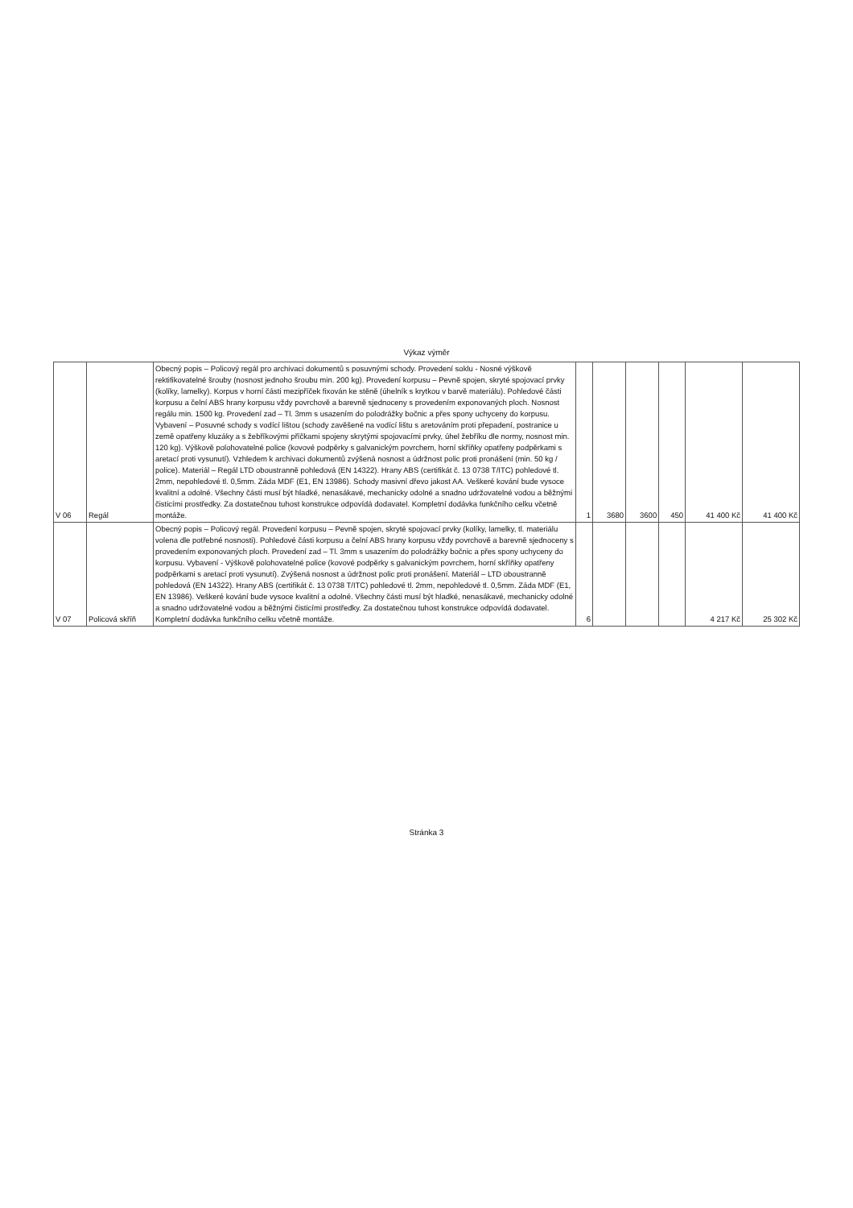Výkaz výměr
| V 06 | Regál | Obecný popis – Policový regál pro archivaci dokumentů s posuvnými schody. Provedení soklu - Nosné výškově rektifikovatelné šrouby (nosnost jednoho šroubu min. 200 kg). Provedení korpusu – Pevně spojen, skryté spojovací prvky (kolíky, lamelky). Korpus v horní části mezipříček fixován ke stěně (úhelník s krytkou v barvě materiálu). Pohledové části korpusu a čelní ABS hrany korpusu vždy povrchově a barevně sjednoceny s provedením exponovaných ploch. Nosnost regálu min. 1500 kg. Provedení zad – Tl. 3mm s usazením do polodrážky bočnic a přes spony uchyceny do korpusu. Vybavení – Posuvné schody s vodící lištou (schody zavěšené na vodící lištu s aretováním proti přepadení, postranice u země opatřeny kluzáky a s žebříkovými příčkami spojeny skrytými spojovacími prvky, úhel žebříku dle normy, nosnost min. 120 kg). Výškově polohovatelné police (kovové podpěrky s galvanickým povrchem, horní skříňky opatřeny podpěrkami s aretací proti vysunutí). Vzhledem k archivaci dokumentů zvýšená nosnost a údržnost polic proti pronášení (min. 50 kg / police). Materiál – Regál LTD oboustranně pohledová (EN 14322). Hrany ABS (certifikát č. 13 0738 T/ITC) pohledové tl. 2mm, nepohledové tl. 0,5mm. Záda MDF (E1, EN 13986). Schody masivní dřevo jakost AA. Veškeré kování bude vysoce kvalitní a odolné. Všechny části musí být hladké, nenasákavé, mechanicky odolné a snadno udržovatelné vodou a běžnými čisticími prostředky. Za dostatečnou tuhost konstrukce odpovídá dodavatel. Kompletní dodávka funkčního celku včetně montáže. | 1 | 3680 | 3600 | 450 | 41 400 Kč | 41 400 Kč |
| V 07 | Policová skříň | Obecný popis – Policový regál. Provedení korpusu – Pevně spojen, skryté spojovací prvky (kolíky, lamelky, tl. materiálu volena dle potřebné nosnosti). Pohledové části korpusu a čelní ABS hrany korpusu vždy povrchově a barevně sjednoceny s provedením exponovaných ploch. Provedení zad – Tl. 3mm s usazením do polodrážky bočnic a přes spony uchyceny do korpusu. Vybavení - Výškově polohovatelné police (kovové podpěrky s galvanickým povrchem, horní skříňky opatřeny podpěrkami s aretací proti vysunutí). Zvýšená nosnost a údržnost polic proti pronášení. Materiál – LTD oboustranně pohledová (EN 14322). Hrany ABS (certifikát č. 13 0738 T/ITC) pohledové tl. 2mm, nepohledové tl. 0,5mm. Záda MDF (E1, EN 13986). Veškeré kování bude vysoce kvalitní a odolné. Všechny části musí být hladké, nenasákavé, mechanicky odolné a snadno udržovatelné vodou a běžnými čisticími prostředky. Za dostatečnou tuhost konstrukce odpovídá dodavatel. Kompletní dodávka funkčního celku včetně montáže. | 6 | | | | 4 217 Kč | 25 302 Kč |
Stránka 3